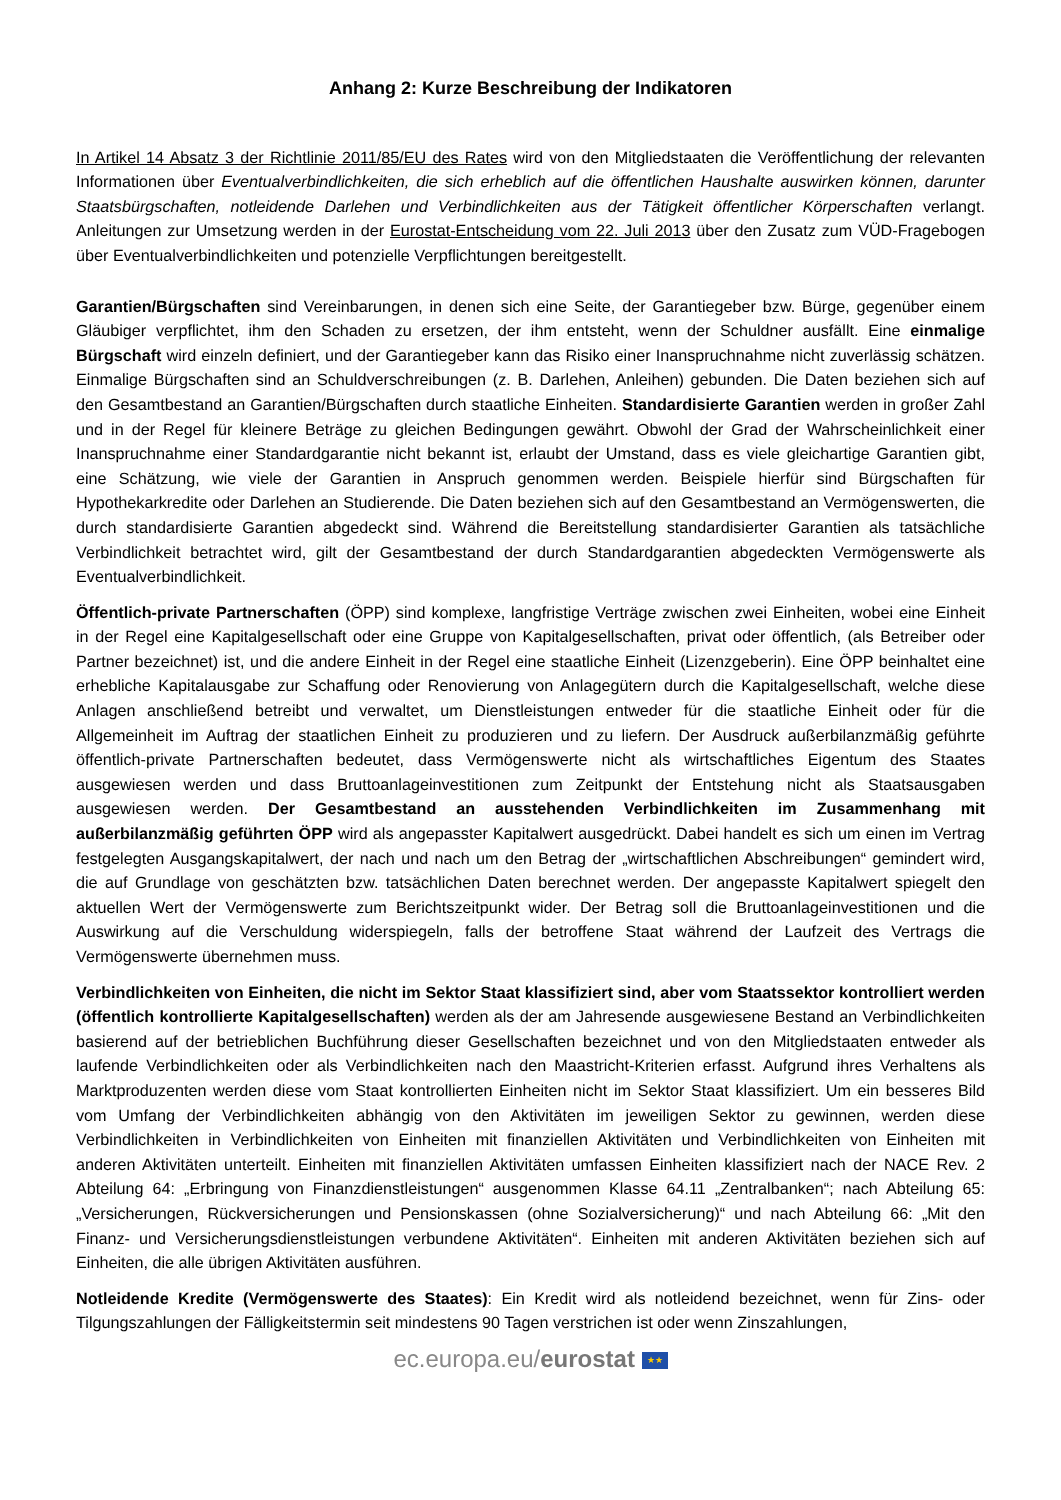Anhang 2: Kurze Beschreibung der Indikatoren
In Artikel 14 Absatz 3 der Richtlinie 2011/85/EU des Rates wird von den Mitgliedstaaten die Veröffentlichung der relevanten Informationen über Eventualverbindlichkeiten, die sich erheblich auf die öffentlichen Haushalte auswirken können, darunter Staatsbürgschaften, notleidende Darlehen und Verbindlichkeiten aus der Tätigkeit öffentlicher Körperschaften verlangt. Anleitungen zur Umsetzung werden in der Eurostat-Entscheidung vom 22. Juli 2013 über den Zusatz zum VÜD-Fragebogen über Eventualverbindlichkeiten und potenzielle Verpflichtungen bereitgestellt.
Garantien/Bürgschaften sind Vereinbarungen, in denen sich eine Seite, der Garantiegeber bzw. Bürge, gegenüber einem Gläubiger verpflichtet, ihm den Schaden zu ersetzen, der ihm entsteht, wenn der Schuldner ausfällt. Eine einmalige Bürgschaft wird einzeln definiert, und der Garantiegeber kann das Risiko einer Inanspruchnahme nicht zuverlässig schätzen. Einmalige Bürgschaften sind an Schuldverschreibungen (z. B. Darlehen, Anleihen) gebunden. Die Daten beziehen sich auf den Gesamtbestand an Garantien/Bürgschaften durch staatliche Einheiten. Standardisierte Garantien werden in großer Zahl und in der Regel für kleinere Beträge zu gleichen Bedingungen gewährt. Obwohl der Grad der Wahrscheinlichkeit einer Inanspruchnahme einer Standardgarantie nicht bekannt ist, erlaubt der Umstand, dass es viele gleichartige Garantien gibt, eine Schätzung, wie viele der Garantien in Anspruch genommen werden. Beispiele hierfür sind Bürgschaften für Hypothekarkredite oder Darlehen an Studierende. Die Daten beziehen sich auf den Gesamtbestand an Vermögenswerten, die durch standardisierte Garantien abgedeckt sind. Während die Bereitstellung standardisierter Garantien als tatsächliche Verbindlichkeit betrachtet wird, gilt der Gesamtbestand der durch Standardgarantien abgedeckten Vermögenswerte als Eventualverbindlichkeit.
Öffentlich-private Partnerschaften (ÖPP) sind komplexe, langfristige Verträge zwischen zwei Einheiten, wobei eine Einheit in der Regel eine Kapitalgesellschaft oder eine Gruppe von Kapitalgesellschaften, privat oder öffentlich, (als Betreiber oder Partner bezeichnet) ist, und die andere Einheit in der Regel eine staatliche Einheit (Lizenzgeberin). Eine ÖPP beinhaltet eine erhebliche Kapitalausgabe zur Schaffung oder Renovierung von Anlagegütern durch die Kapitalgesellschaft, welche diese Anlagen anschließend betreibt und verwaltet, um Dienstleistungen entweder für die staatliche Einheit oder für die Allgemeinheit im Auftrag der staatlichen Einheit zu produzieren und zu liefern. Der Ausdruck außerbilanzmäßig geführte öffentlich-private Partnerschaften bedeutet, dass Vermögenswerte nicht als wirtschaftliches Eigentum des Staates ausgewiesen werden und dass Bruttoanlageinvestitionen zum Zeitpunkt der Entstehung nicht als Staatsausgaben ausgewiesen werden. Der Gesamtbestand an ausstehenden Verbindlichkeiten im Zusammenhang mit außerbilanzmäßig geführten ÖPP wird als angepasster Kapitalwert ausgedrückt. Dabei handelt es sich um einen im Vertrag festgelegten Ausgangskapitalwert, der nach und nach um den Betrag der „wirtschaftlichen Abschreibungen“ gemindert wird, die auf Grundlage von geschätzten bzw. tatsächlichen Daten berechnet werden. Der angepasste Kapitalwert spiegelt den aktuellen Wert der Vermögenswerte zum Berichtszeitpunkt wider. Der Betrag soll die Bruttoanlageinvestitionen und die Auswirkung auf die Verschuldung widerspiegeln, falls der betroffene Staat während der Laufzeit des Vertrags die Vermögenswerte übernehmen muss.
Verbindlichkeiten von Einheiten, die nicht im Sektor Staat klassifiziert sind, aber vom Staatssektor kontrolliert werden (öffentlich kontrollierte Kapitalgesellschaften) werden als der am Jahresende ausgewiesene Bestand an Verbindlichkeiten basierend auf der betrieblichen Buchführung dieser Gesellschaften bezeichnet und von den Mitgliedstaaten entweder als laufende Verbindlichkeiten oder als Verbindlichkeiten nach den Maastricht-Kriterien erfasst. Aufgrund ihres Verhaltens als Marktproduzenten werden diese vom Staat kontrollierten Einheiten nicht im Sektor Staat klassifiziert. Um ein besseres Bild vom Umfang der Verbindlichkeiten abhängig von den Aktivitäten im jeweiligen Sektor zu gewinnen, werden diese Verbindlichkeiten in Verbindlichkeiten von Einheiten mit finanziellen Aktivitäten und Verbindlichkeiten von Einheiten mit anderen Aktivitäten unterteilt. Einheiten mit finanziellen Aktivitäten umfassen Einheiten klassifiziert nach der NACE Rev. 2 Abteilung 64: „Erbringung von Finanzdienstleistungen“ ausgenommen Klasse 64.11 „Zentralbanken“; nach Abteilung 65: „Versicherungen, Rückversicherungen und Pensionskassen (ohne Sozialversicherung)“ und nach Abteilung 66: „Mit den Finanz- und Versicherungsdienstleistungen verbundene Aktivitäten“. Einheiten mit anderen Aktivitäten beziehen sich auf Einheiten, die alle übrigen Aktivitäten ausführen.
Notleidende Kredite (Vermögenswerte des Staates): Ein Kredit wird als notleidend bezeichnet, wenn für Zins- oder Tilgungszahlungen der Fälligkeitstermin seit mindestens 90 Tagen verstrichen ist oder wenn Zinszahlungen,
ec.europa.eu/eurostat ★★